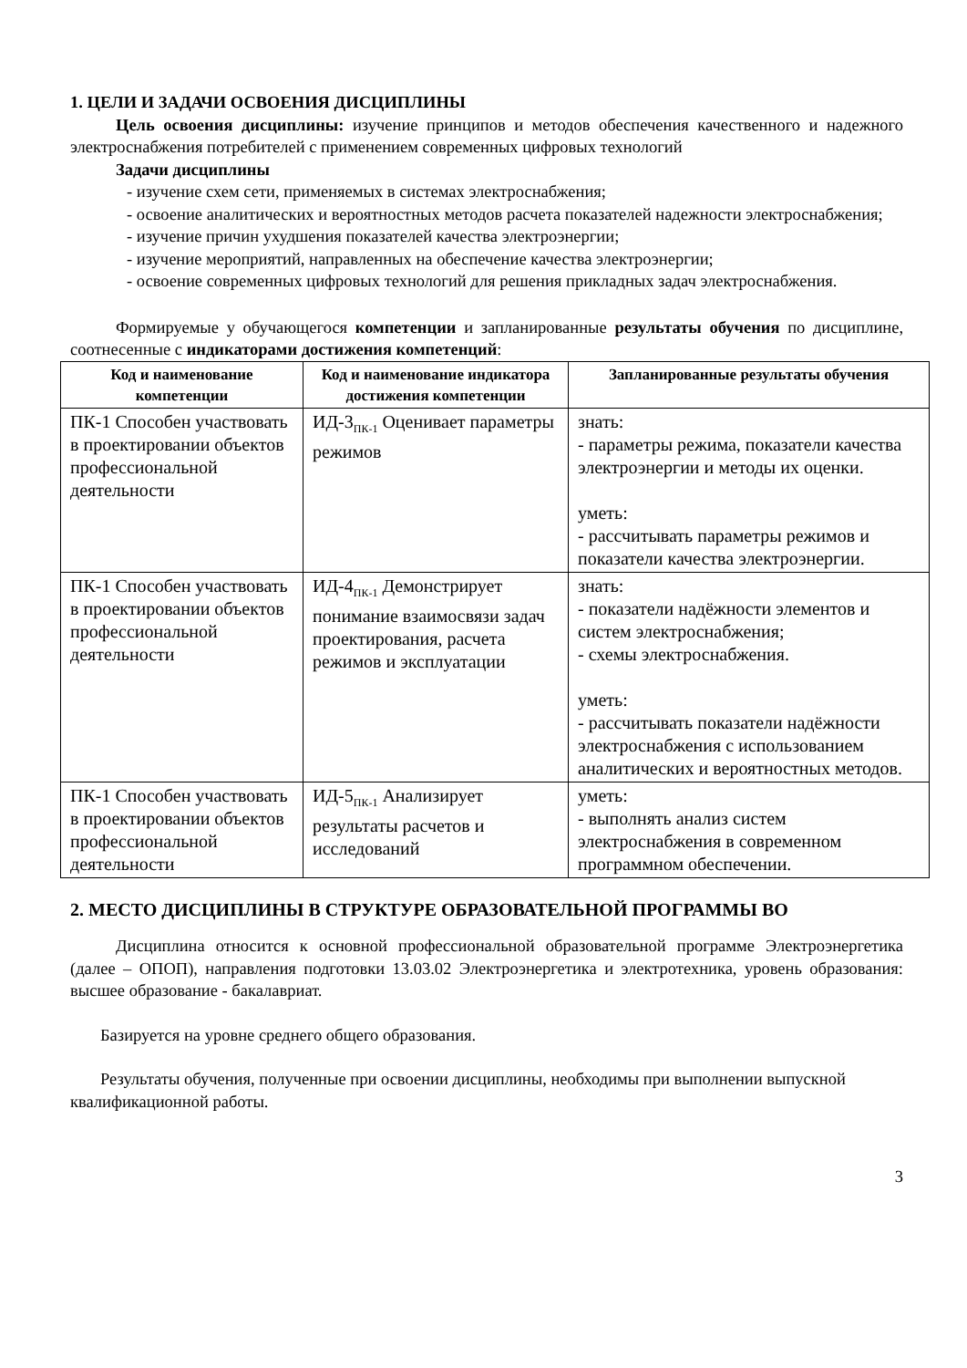1. ЦЕЛИ И ЗАДАЧИ ОСВОЕНИЯ ДИСЦИПЛИНЫ
Цель освоения дисциплины: изучение принципов и методов обеспечения качественного и надежного электроснабжения потребителей с применением современных цифровых технологий
Задачи дисциплины
- изучение схем сети, применяемых в системах электроснабжения;
- освоение аналитических и вероятностных методов расчета показателей надежности электроснабжения;
- изучение причин ухудшения показателей качества электроэнергии;
- изучение мероприятий, направленных на обеспечение качества электроэнергии;
- освоение современных цифровых технологий для решения прикладных задач электроснабжения.
Формируемые у обучающегося компетенции и запланированные результаты обучения по дисциплине, соотнесенные с индикаторами достижения компетенций:
| Код и наименование компетенции | Код и наименование индикатора достижения компетенции | Запланированные результаты обучения |
| --- | --- | --- |
| ПК-1 Способен участвовать в проектировании объектов профессиональной деятельности | ИД-3<sub>ПК-1</sub> Оценивает параметры режимов | знать: - параметры режима, показатели качества электроэнергии и методы их оценки. уметь: - рассчитывать параметры режимов и показатели качества электроэнергии. |
| ПК-1 Способен участвовать в проектировании объектов профессиональной деятельности | ИД-4<sub>ПК-1</sub> Демонстрирует понимание взаимосвязи задач проектирования, расчета режимов и эксплуатации | знать: - показатели надёжности элементов и систем электроснабжения; - схемы электроснабжения. уметь: - рассчитывать показатели надёжности электроснабжения с использованием аналитических и вероятностных методов. |
| ПК-1 Способен участвовать в проектировании объектов профессиональной деятельности | ИД-5<sub>ПК-1</sub> Анализирует результаты расчетов и исследований | уметь: - выполнять анализ систем электроснабжения в современном программном обеспечении. |
2. МЕСТО ДИСЦИПЛИНЫ В СТРУКТУРЕ ОБРАЗОВАТЕЛЬНОЙ ПРОГРАММЫ ВО
Дисциплина относится к основной профессиональной образовательной программе Электроэнергетика (далее – ОПОП), направления подготовки 13.03.02 Электроэнергетика и электротехника, уровень образования: высшее образование - бакалавриат.
Базируется на уровне среднего общего образования.
Результаты обучения, полученные при освоении дисциплины, необходимы при выполнении выпускной квалификационной работы.
3